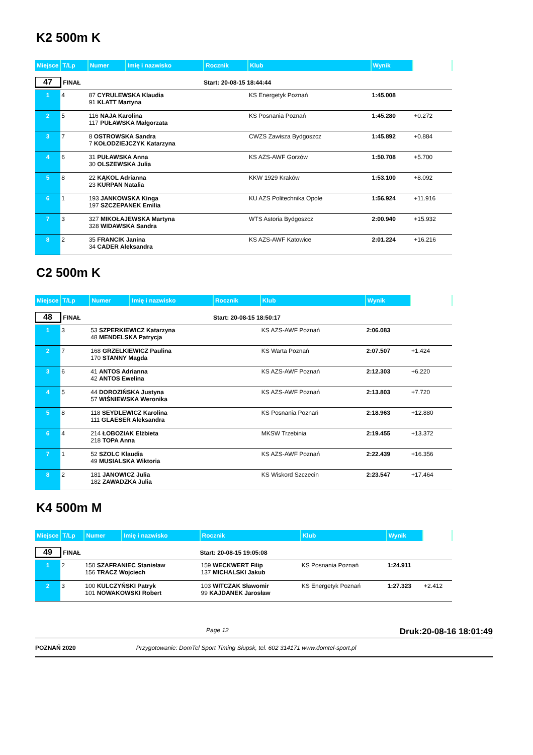K2 500m K
| Miejsce | T/Lp | Numer | Imię i nazwisko | Rocznik | Klub | Wynik | |
| 47 FINAŁ | | | | Start: 20-08-15 18:44:44 | | | |
| 1 | 4 | 87 CYRULEWSKA Klaudia 91 KLATT Martyna | | | KS Energetyk Poznań | 1:45.008 | |
| 2 | 5 | 116 NAJA Karolina 117 PUŁAWSKA Małgorzata | | | KS Posnania Poznań | 1:45.280 | +0.272 |
| 3 | 7 | 8 OSTROWSKA Sandra 7 KOŁODZIEJCZYK Katarzyna | | | CWZS Zawisza Bydgoszcz | 1:45.892 | +0.884 |
| 4 | 6 | 31 PUŁAWSKA Anna 30 OLSZEWSKA Julia | | | KS AZS-AWF Gorzów | 1:50.708 | +5.700 |
| 5 | 8 | 22 KĄKOL Adrianna 23 KURPAN Natalia | | | KKW 1929 Kraków | 1:53.100 | +8.092 |
| 6 | 1 | 193 JANKOWSKA Kinga 197 SZCZEPANEK Emilia | | | KU AZS Politechnika Opole | 1:56.924 | +11.916 |
| 7 | 3 | 327 MIKOŁAJEWSKA Martyna 328 WIDAWSKA Sandra | | | WTS Astoria Bydgoszcz | 2:00.940 | +15.932 |
| 8 | 2 | 35 FRANCIK Janina 34 CADER Aleksandra | | | KS AZS-AWF Katowice | 2:01.224 | +16.216 |
C2 500m K
| Miejsce | T/Lp | Numer | Imię i nazwisko | Rocznik | Klub | Wynik | |
| 48 FINAŁ | | | | Start: 20-08-15 18:50:17 | | | |
| 1 | 3 | 53 SZPERKIEWICZ Katarzyna 48 MENDELSKA Patrycja | | | KS AZS-AWF Poznań | 2:06.083 | |
| 2 | 7 | 168 GRZELKIEWICZ Paulina 170 STANNY Magda | | | KS Warta Poznań | 2:07.507 | +1.424 |
| 3 | 6 | 41 ANTOS Adrianna 42 ANTOS Ewelina | | | KS AZS-AWF Poznań | 2:12.303 | +6.220 |
| 4 | 5 | 44 DOROZIŃSKA Justyna 57 WIŚNIEWSKA Weronika | | | KS AZS-AWF Poznań | 2:13.803 | +7.720 |
| 5 | 8 | 118 SEYDLEWICZ Karolina 111 GLAESER Aleksandra | | | KS Posnania Poznań | 2:18.963 | +12.880 |
| 6 | 4 | 214 ŁOBOZIAK Elżbieta 218 TOPA Anna | | | MKSW Trzebinia | 2:19.455 | +13.372 |
| 7 | 1 | 52 SZOLC Klaudia 49 MUSIALSKA Wiktoria | | | KS AZS-AWF Poznań | 2:22.439 | +16.356 |
| 8 | 2 | 181 JANOWICZ Julia 182 ZAWADZKA Julia | | | KS Wiskord Szczecin | 2:23.547 | +17.464 |
K4 500m M
| Miejsce | T/Lp | Numer | Imię i nazwisko | Rocznik | Klub | Wynik | |
| 49 FINAŁ | | | | Start: 20-08-15 19:05:08 | | | |
| 1 | 2 | 150 SZAFRANIEC Stanisław 156 TRACZ Wojciech | | 159 WECKWERT Filip 137 MICHALSKI Jakub | KS Posnania Poznań | 1:24.911 | |
| 2 | 3 | 100 KULCZYŃSKI Patryk 101 NOWAKOWSKI Robert | | 103 WITCZAK Sławomir 99 KAJDANEK Jarosław | KS Energetyk Poznań | 1:27.323 | +2.412 |
Page 12 Druk:20-08-16 18:01:49
POZNAŃ 2020 Przygotowanie: DomTel Sport Timing Słupsk, tel. 602 314171 www.domtel-sport.pl